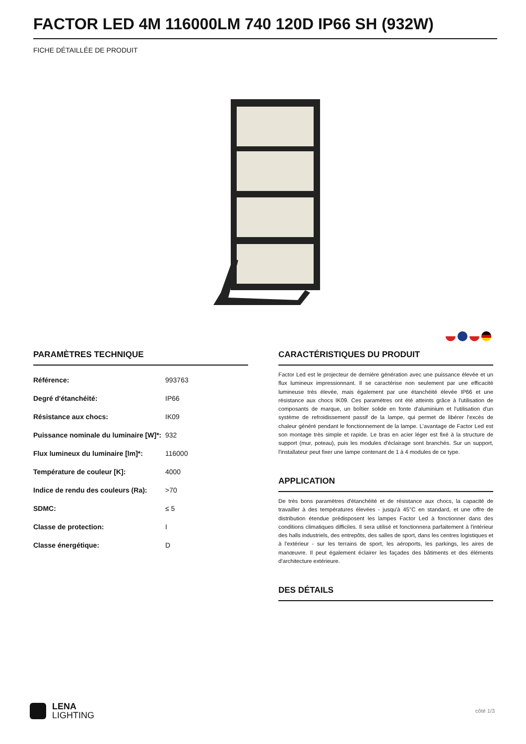FACTOR LED 4M 116000LM 740 120D IP66 SH (932W)
FICHE DÉTAILLÉE DE PRODUIT
PARAMÈTRES TECHNIQUE
| Référence: | 993763 |
| Degré d'étanchéité: | IP66 |
| Résistance aux chocs: | IK09 |
| Puissance nominale du luminaire [W]*: | 932 |
| Flux lumineux du luminaire [lm]*: | 116000 |
| Température de couleur [K]: | 4000 |
| Indice de rendu des couleurs (Ra): | >70 |
| SDMC: | ≤ 5 |
| Classe de protection: | I |
| Classe énergétique: | D |
CARACTÉRISTIQUES DU PRODUIT
Factor Led est le projecteur de dernière génération avec une puissance élevée et un flux lumineux impressionnant. Il se caractérise non seulement par une efficacité lumineuse très élevée, mais également par une étanchéité élevée IP66 et une résistance aux chocs IK09. Ces paramètres ont été atteints grâce à l'utilisation de composants de marque, un boîtier solide en fonte d'aluminium et l'utilisation d'un système de refroidissement passif de la lampe, qui permet de libérer l'excès de chaleur généré pendant le fonctionnement de la lampe. L'avantage de Factor Led est son montage très simple et rapide. Le bras en acier léger est fixé à la structure de support (mur, poteau), puis les modules d'éclairage sont branchés. Sur un support, l'installateur peut fixer une lampe contenant de 1 à 4 modules de ce type.
APPLICATION
De très bons paramètres d'étanchéité et de résistance aux chocs, la capacité de travailler à des températures élevées - jusqu'à 45°C en standard, et une offre de distribution étendue prédisposent les lampes Factor Led à fonctionner dans des conditions climatiques difficiles. Il sera utilisé et fonctionnera parfaitement à l'intérieur des halls industriels, des entrepôts, des salles de sport, dans les centres logistiques et à l'extérieur - sur les terrains de sport, les aéroports, les parkings, les aires de manœuvre. Il peut également éclairer les façades des bâtiments et des éléments d'architecture extérieure.
DES DÉTAILS
LENA
LIGHTING
côté 1/3